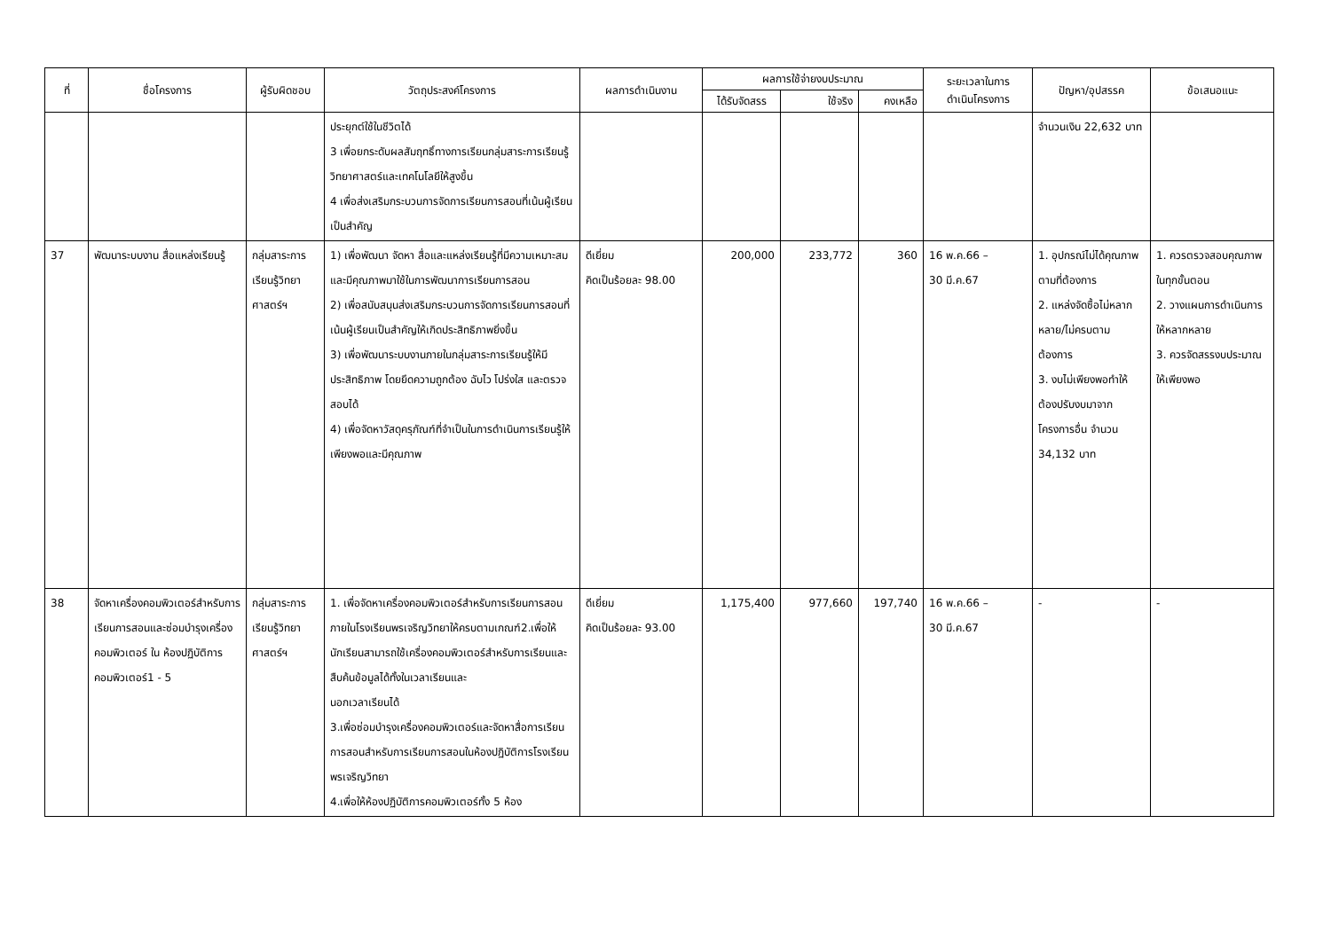| ที่ | ชื่อโครงการ | ผู้รับผิดชอบ | วัตถุประสงค์โครงการ | ผลการดำเนินงาน | ผลการใช้จ่ายงบประมาณ | | | ระยะเวลาในการ ดำเนินโครงการ | ปัญหา/อุปสรรค | ข้อเสนอแนะ |
| --- | --- | --- | --- | --- | --- | --- | --- | --- | --- | --- |
| | | | | | ได้รับจัดสรร | ใช้จริง | คงเหลือ | | | |
| | | | ประยุกต์ใช้ในชีวิตได้ 3 เพื่อยกระดับผลสัมฤทธิ์ทางการเรียนกลุ่มสาระการเรียนรู้วิทยาศาสตร์และเทคโนโลยีให้สูงขึ้น 4 เพื่อส่งเสริมกระบวนการจัดการเรียนการสอนที่เน้นผู้เรียนเป็นสำคัญ | | | | | | จำนวนเงิน 22,632 บาท | |
| 37 | พัฒนาระบบงาน สื่อแหล่งเรียนรู้ | กลุ่มสาระการเรียนรู้วิทยาศาสตร์ฯ | 1) เพื่อพัฒนา จัดหา สื่อและแหล่งเรียนรู้ที่มีความเหมาะสมและมีคุณภาพมาใช้ในการพัฒนาการเรียนการสอน 2) เพื่อสนับสนุนส่งเสริมกระบวนการจัดการเรียนการสอนที่เน้นผู้เรียนเป็นสำคัญให้เกิดประสิทธิภาพยิ่งขึ้น 3) เพื่อพัฒนาระบบงานภายในกลุ่มสาระการเรียนรู้ให้มีประสิทธิภาพ โดยยึดความถูกต้อง ฉับไว โปร่งใส และตรวจสอบได้ 4) เพื่อจัดหาวัสดุครุภัณฑ์ที่จำเป็นในการดำเนินการเรียนรู้ให้เพียงพอและมีคุณภาพ | ดีเยี่ยม คิดเป็นร้อยละ 98.00 | 200,000 | 233,772 | 360 | 16 พ.ค.66 – 30 มี.ค.67 | 1. อุปกรณ์ไม่ได้คุณภาพตามที่ต้องการ 2. แหล่งจัดซื้อไม่หลากหลาย/ไม่ครบตามต้องการ 3. งบไม่เพียงพอทำให้ต้องปรับงบมาจากโครงการอื่น จำนวน 34,132 บาท | 1. ควรตรวจสอบคุณภาพในทุกขั้นตอน 2. วางแผนการดำเนินการให้หลากหลาย 3. ควรจัดสรรงบประมาณให้เพียงพอ |
| 38 | จัดหาเครื่องคอมพิวเตอร์สำหรับการเรียนการสอนและซ่อมบำรุงเครื่องคอมพิวเตอร์ ใน ห้องปฏิบัติการคอมพิวเตอร์1 - 5 | กลุ่มสาระการเรียนรู้วิทยาศาสตร์ฯ | 1. เพื่อจัดหาเครื่องคอมพิวเตอร์สำหรับการเรียนการสอนภายในโรงเรียนพรเจริญวิทยาให้ครบตามเกณฑ์2.เพื่อให้นักเรียนสามารถใช้เครื่องคอมพิวเตอร์สำหรับการเรียนและสืบค้นข้อมูลได้ทั้งในเวลาเรียนและ นอกเวลาเรียนได้ 3.เพื่อซ่อมบำรุงเครื่องคอมพิวเตอร์และจัดหาสื่อการเรียนการสอนสำหรับการเรียนการสอนในห้องปฏิบัติการโรงเรียนพรเจริญวิทยา 4.เพื่อให้ห้องปฏิบัติการคอมพิวเตอร์ทั้ง 5 ห้อง | ดีเยี่ยม คิดเป็นร้อยละ 93.00 | 1,175,400 | 977,660 | 197,740 | 16 พ.ค.66 – 30 มี.ค.67 | - | - |